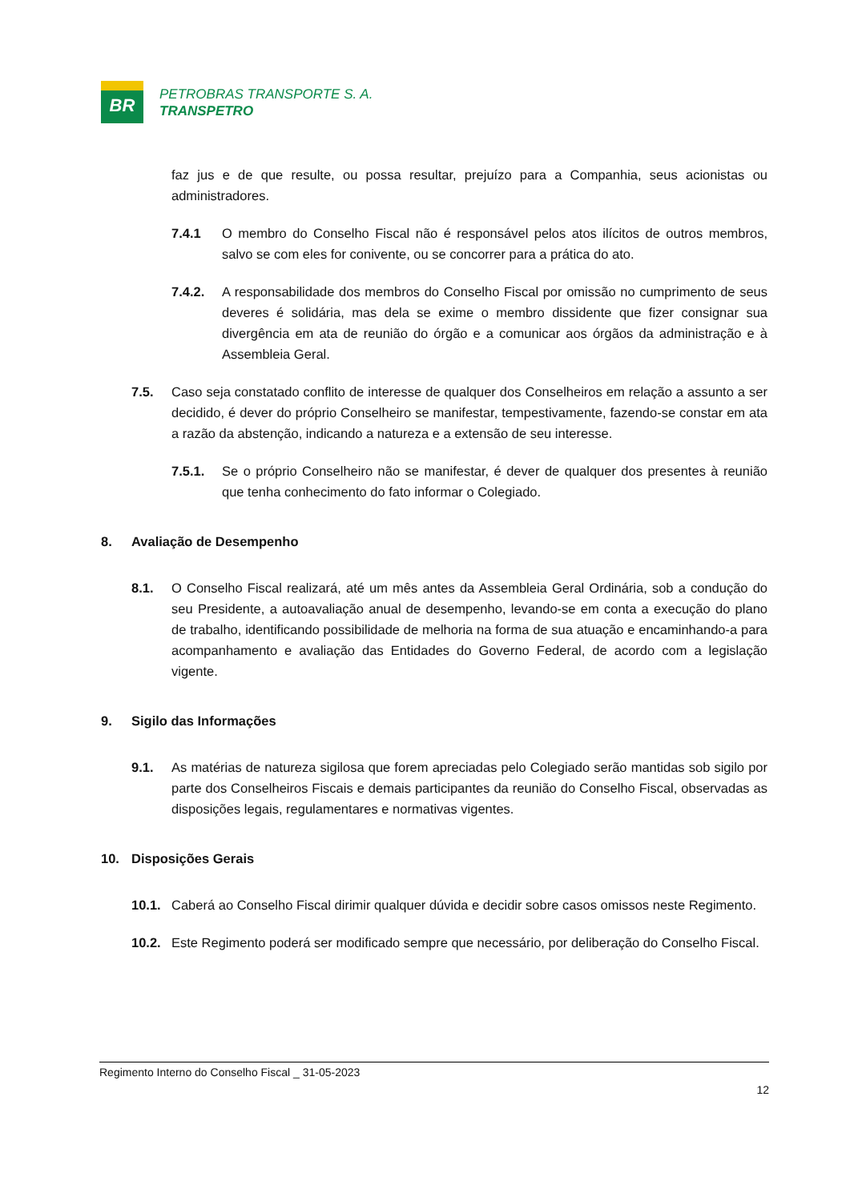BR
PETROBRAS TRANSPORTE S. A.
TRANSPETRO
faz jus e de que resulte, ou possa resultar, prejuízo para a Companhia, seus acionistas ou administradores.
7.4.1 O membro do Conselho Fiscal não é responsável pelos atos ilícitos de outros membros, salvo se com eles for conivente, ou se concorrer para a prática do ato.
7.4.2. A responsabilidade dos membros do Conselho Fiscal por omissão no cumprimento de seus deveres é solidária, mas dela se exime o membro dissidente que fizer consignar sua divergência em ata de reunião do órgão e a comunicar aos órgãos da administração e à Assembleia Geral.
7.5. Caso seja constatado conflito de interesse de qualquer dos Conselheiros em relação a assunto a ser decidido, é dever do próprio Conselheiro se manifestar, tempestivamente, fazendo-se constar em ata a razão da abstenção, indicando a natureza e a extensão de seu interesse.
7.5.1. Se o próprio Conselheiro não se manifestar, é dever de qualquer dos presentes à reunião que tenha conhecimento do fato informar o Colegiado.
8. Avaliação de Desempenho
8.1. O Conselho Fiscal realizará, até um mês antes da Assembleia Geral Ordinária, sob a condução do seu Presidente, a autoavaliação anual de desempenho, levando-se em conta a execução do plano de trabalho, identificando possibilidade de melhoria na forma de sua atuação e encaminhando-a para acompanhamento e avaliação das Entidades do Governo Federal, de acordo com a legislação vigente.
9. Sigilo das Informações
9.1. As matérias de natureza sigilosa que forem apreciadas pelo Colegiado serão mantidas sob sigilo por parte dos Conselheiros Fiscais e demais participantes da reunião do Conselho Fiscal, observadas as disposições legais, regulamentares e normativas vigentes.
10. Disposições Gerais
10.1. Caberá ao Conselho Fiscal dirimir qualquer dúvida e decidir sobre casos omissos neste Regimento.
10.2. Este Regimento poderá ser modificado sempre que necessário, por deliberação do Conselho Fiscal.
Regimento Interno do Conselho Fiscal _ 31-05-2023
12